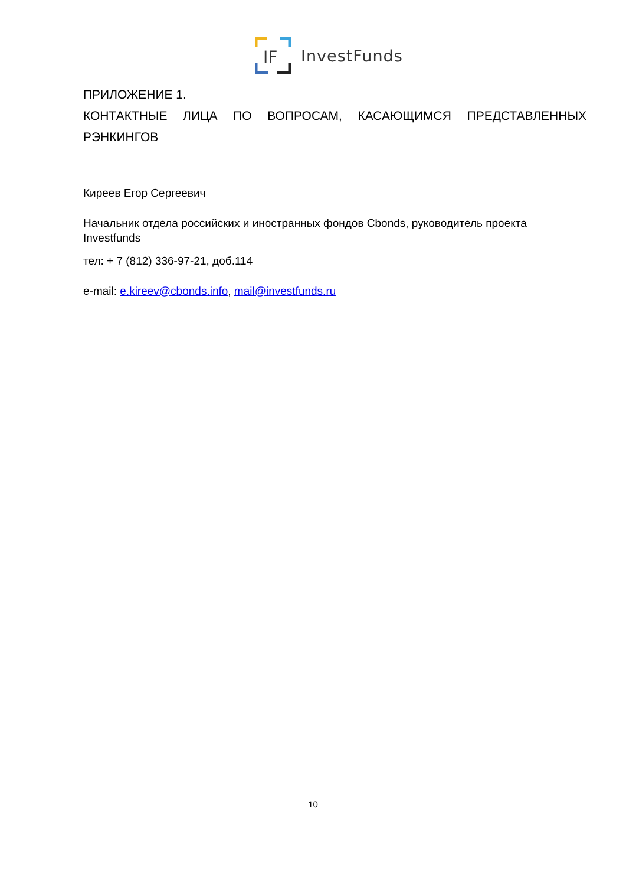IF
InvestFunds
ПРИЛОЖЕНИЕ 1.
КОНТАКТНЫЕ ЛИЦА ПО ВОПРОСАМ, КАСАЮЩИМСЯ ПРЕДСТАВЛЕННЫХ РЭНКИНГОВ
Киреев Егор Сергеевич
Начальник отдела российских и иностранных фондов Cbonds, руководитель проекта Investfunds
тел: + 7 (812) 336-97-21, доб.114
e-mail: e.kireev@cbonds.info, mail@investfunds.ru
10